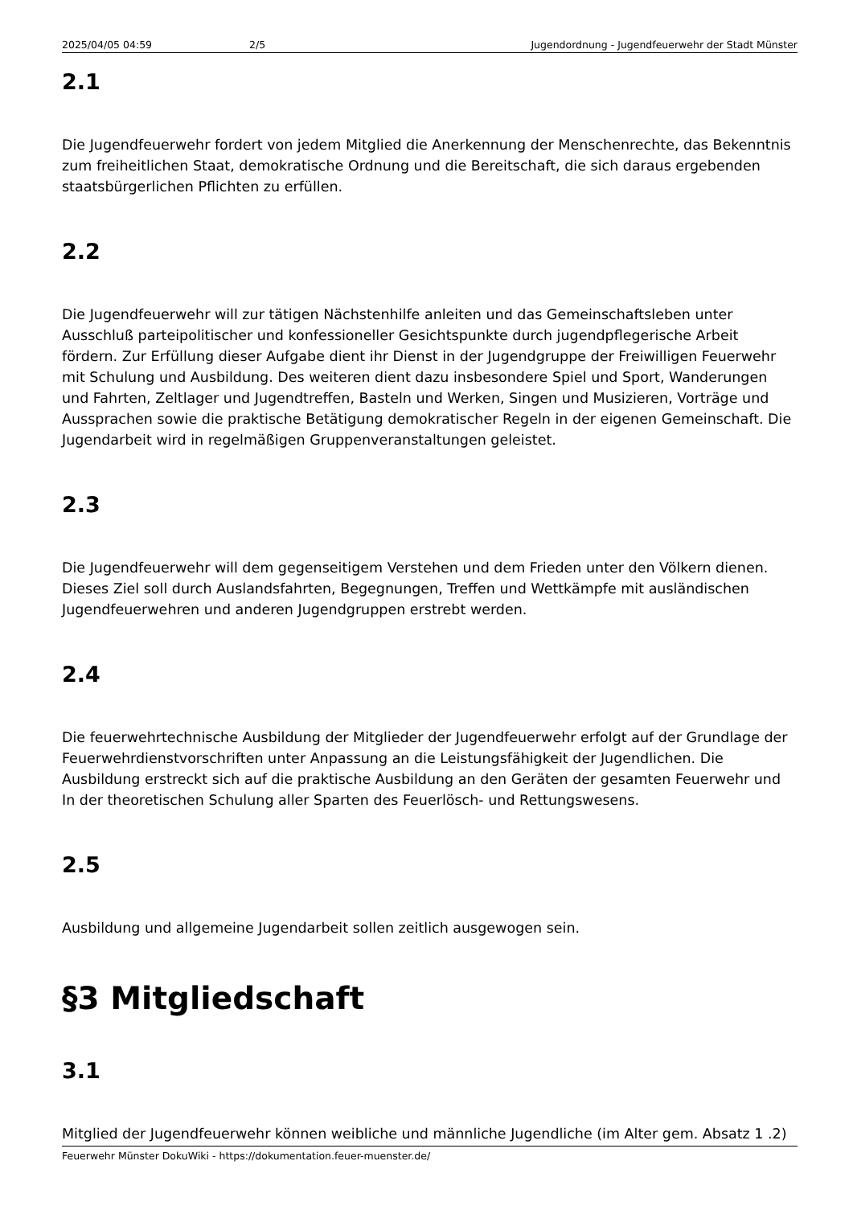2025/04/05 04:59 2/5 Jugendordnung - Jugendfeuerwehr der Stadt Münster
2.1
Die Jugendfeuerwehr fordert von jedem Mitglied die Anerkennung der Menschenrechte, das Bekenntnis zum freiheitlichen Staat, demokratische Ordnung und die Bereitschaft, die sich daraus ergebenden staatsbürgerlichen Pflichten zu erfüllen.
2.2
Die Jugendfeuerwehr will zur tätigen Nächstenhilfe anleiten und das Gemeinschaftsleben unter Ausschluß parteipolitischer und konfessioneller Gesichtspunkte durch jugendpflegerische Arbeit fördern. Zur Erfüllung dieser Aufgabe dient ihr Dienst in der Jugendgruppe der Freiwilligen Feuerwehr mit Schulung und Ausbildung. Des weiteren dient dazu insbesondere Spiel und Sport, Wanderungen und Fahrten, Zeltlager und Jugendtreffen, Basteln und Werken, Singen und Musizieren, Vorträge und Aussprachen sowie die praktische Betätigung demokratischer Regeln in der eigenen Gemeinschaft. Die Jugendarbeit wird in regelmäßigen Gruppenveranstaltungen geleistet.
2.3
Die Jugendfeuerwehr will dem gegenseitigem Verstehen und dem Frieden unter den Völkern dienen. Dieses Ziel soll durch Auslandsfahrten, Begegnungen, Treffen und Wettkämpfe mit ausländischen Jugendfeuerwehren und anderen Jugendgruppen erstrebt werden.
2.4
Die feuerwehrtechnische Ausbildung der Mitglieder der Jugendfeuerwehr erfolgt auf der Grundlage der Feuerwehrdienstvorschriften unter Anpassung an die Leistungsfähigkeit der Jugendlichen. Die Ausbildung erstreckt sich auf die praktische Ausbildung an den Geräten der gesamten Feuerwehr und In der theoretischen Schulung aller Sparten des Feuerlösch- und Rettungswesens.
2.5
Ausbildung und allgemeine Jugendarbeit sollen zeitlich ausgewogen sein.
§3 Mitgliedschaft
3.1
Mitglied der Jugendfeuerwehr können weibliche und männliche Jugendliche (im Alter gem. Absatz 1 .2)
Feuerwehr Münster DokuWiki - https://dokumentation.feuer-muenster.de/